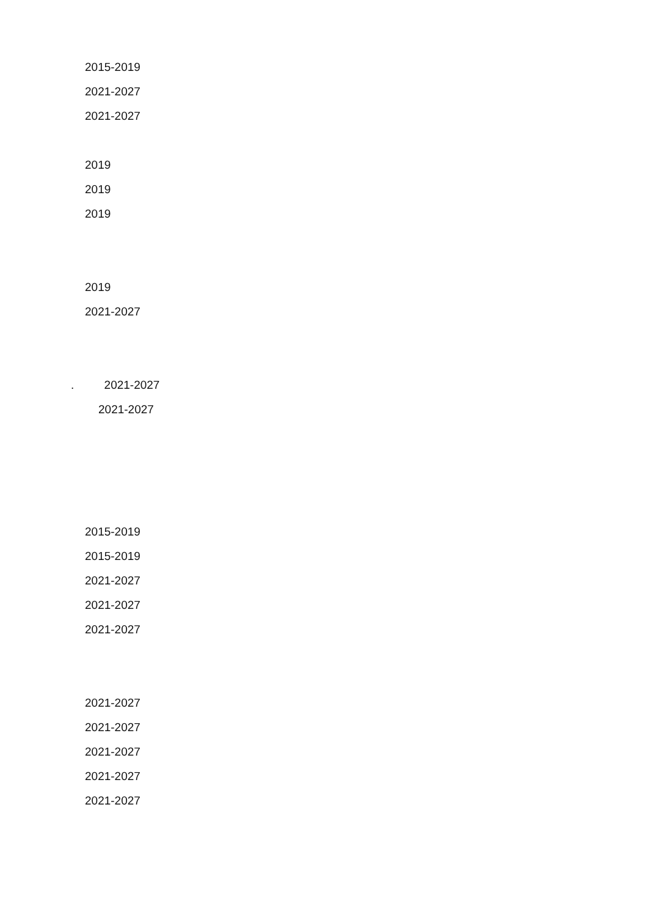2015-2019
2021-2027
2021-2027
2019
2019
2019
2019
2021-2027
. 2021-2027
2021-2027
2015-2019
2015-2019
2021-2027
2021-2027
2021-2027
2021-2027
2021-2027
2021-2027
2021-2027
2021-2027